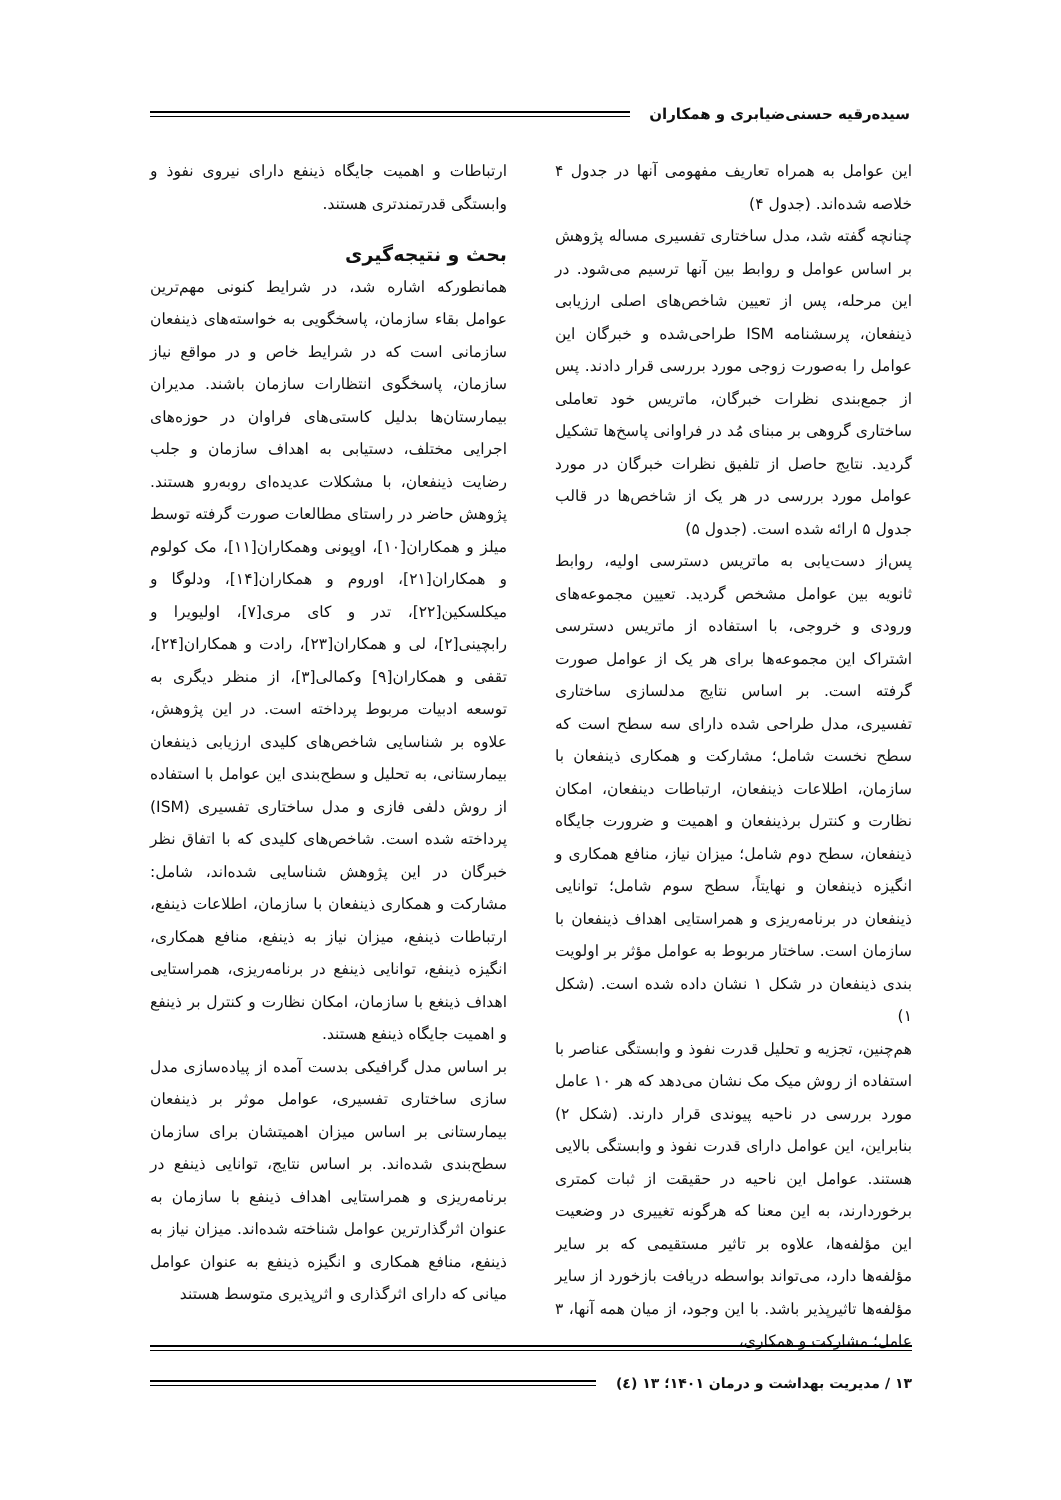سیده‌رقیه حسنی‌ضیابری و همکاران
این عوامل به همراه تعاریف مفهومی آنها در جدول ۴ خلاصه شده‌اند. (جدول ۴)
چنانچه گفته شد، مدل ساختاری تفسیری مساله پژوهش بر اساس عوامل و روابط بین آنها ترسیم می‌شود. در این مرحله، پس از تعیین شاخص‌های اصلی ارزیابی ذینفعان، پرسشنامه ISM طراحی‌شده و خبرگان این عوامل را به‌صورت زوجی مورد بررسی قرار دادند. پس از جمع‌بندی نظرات خبرگان، ماتریس خود تعاملی ساختاری گروهی بر مبنای مُد در فراوانی پاسخ‌ها تشکیل گردید. نتایج حاصل از تلفیق نظرات خبرگان در مورد عوامل مورد بررسی در هر یک از شاخص‌ها در قالب جدول ۵ ارائه شده است. (جدول ۵)
پس‌از دست‌یابی به ماتریس دسترسی اولیه، روابط ثانویه بین عوامل مشخص گردید. تعیین مجموعه‌های ورودی و خروجی، با استفاده از ماتریس دسترسی اشتراک این مجموعه‌ها برای هر یک از عوامل صورت گرفته است. بر اساس نتایج مدلسازی ساختاری تفسیری، مدل طراحی شده دارای سه سطح است که سطح نخست شامل؛ مشارکت و همکاری ذینفعان با سازمان، اطلاعات ذینفعان، ارتباطات دینفعان، امکان نظارت و کنترل برذینفعان و اهمیت و ضرورت جایگاه ذینفعان، سطح دوم شامل؛ میزان نیاز، منافع همکاری و انگیزه ذینفعان و نهایتاً، سطح سوم شامل؛ توانایی ذینفعان در برنامه‌ریزی و همراستایی اهداف ذینفعان با سازمان است. ساختار مربوط به عوامل مؤثر بر اولویت بندی ذینفعان در شکل ۱ نشان داده شده است. (شکل ۱)
هم‌چنین، تجزیه و تحلیل قدرت نفوذ و وابستگی عناصر با استفاده از روش میک مک نشان می‌دهد که هر ۱۰ عامل مورد بررسی در ناحیه پیوندی قرار دارند. (شکل ۲) بنابراین، این عوامل دارای قدرت نفوذ و وابستگی بالایی هستند. عوامل این ناحیه در حقیقت از ثبات کمتری برخوردارند، به این معنا که هرگونه تغییری در وضعیت این مؤلفه‌ها، علاوه بر تاثیر مستقیمی که بر سایر مؤلفه‌ها دارد، می‌تواند بواسطه دریافت بازخورد از سایر مؤلفه‌ها تاثیرپذیر باشد. با این وجود، از میان همه آنها، ۳ عامل؛ مشارکت و همکاری،
ارتباطات و اهمیت جایگاه ذینفع دارای نیروی نفوذ و وابستگی قدرتمندتری هستند.
بحث و نتیجه‌گیری
همانطورکه اشاره شد، در شرایط کنونی مهم‌ترین عوامل بقاء سازمان، پاسخگویی به خواسته‌های ذینفعان سازمانی است که در شرایط خاص و در مواقع نیاز سازمان، پاسخگوی انتظارات سازمان باشند. مدیران بیمارستان‌ها بدلیل کاستی‌های فراوان در حوزه‌های اجرایی مختلف، دستیابی به اهداف سازمان و جلب رضایت ذینفعان، با مشکلات عدیده‌ای روبه‌رو هستند. پژوهش حاضر در راستای مطالعات صورت گرفته توسط میلز و همکاران[۱۰]، اوپونی وهمکاران[۱۱]، مک کولوم و همکاران[۲۱]، اوروم و همکاران[۱۴]، ودلوگا و میکلسکین[۲۲]، تدر و کای مری[۷]، اولیویرا و رابچینی[۲]، لی و همکاران[۲۳]، رادت و همکاران[۲۴]، تقفی و همکاران[۹] وکمالی[۳]، از منظر دیگری به توسعه ادبیات مربوط پرداخته است. در این پژوهش، علاوه بر شناسایی شاخص‌های کلیدی ارزیابی ذینفعان بیمارستانی، به تحلیل و سطح‌بندی این عوامل با استفاده از روش دلفی فازی و مدل ساختاری تفسیری (ISM) پرداخته شده است. شاخص‌های کلیدی که با اتفاق نظر خبرگان در این پژوهش شناسایی شده‌اند، شامل: مشارکت و همکاری ذینفعان با سازمان، اطلاعات ذینفع، ارتباطات ذینفع، میزان نیاز به ذینفع، منافع همکاری، انگیزه ذینفع، توانایی ذینفع در برنامه‌ریزی، همراستایی اهداف ذینغع با سازمان، امکان نظارت و کنترل بر ذینفع و اهمیت جایگاه ذینفع هستند.
بر اساس مدل گرافیکی بدست آمده از پیاده‌سازی مدل سازی ساختاری تفسیری، عوامل موثر بر ذینفعان بیمارستانی بر اساس میزان اهمیتشان برای سازمان سطح‌بندی شده‌اند. بر اساس نتایج، توانایی ذینفع در برنامه‌ریزی و همراستایی اهداف ذینفع با سازمان به عنوان اثرگذارترین عوامل شناخته شده‌اند. میزان نیاز به ذینفع، منافع همکاری و انگیزه ذینفع به عنوان عوامل میانی که دارای اثرگذاری و اثرپذیری متوسط هستند
۱۳ / مدیریت بهداشت و درمان ۱۴۰۱؛ ۱۳ (٤)